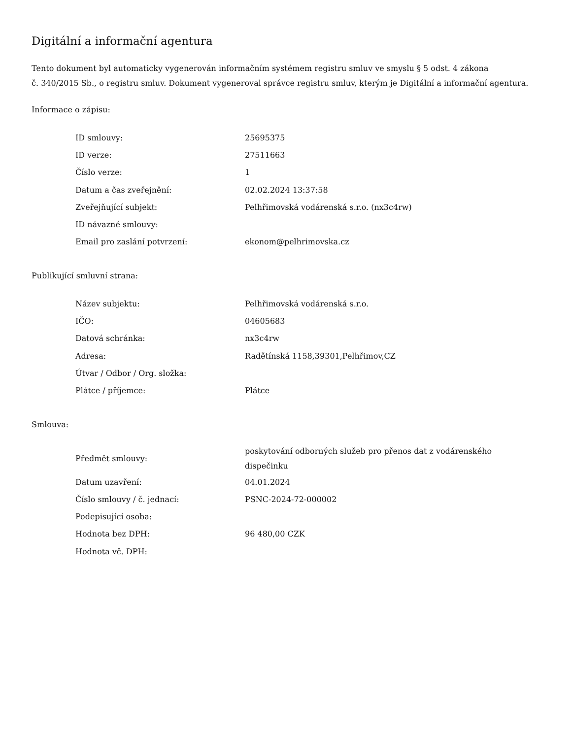Digitální a informační agentura
Tento dokument byl automaticky vygenerován informačním systémem registru smluv ve smyslu § 5 odst. 4 zákona
č. 340/2015 Sb., o registru smluv. Dokument vygeneroval správce registru smluv, kterým je Digitální a informační agentura.
Informace o zápisu:
| ID smlouvy: | 25695375 |
| ID verze: | 27511663 |
| Číslo verze: | 1 |
| Datum a čas zveřejnění: | 02.02.2024 13:37:58 |
| Zveřejňující subjekt: | Pelhřimovská vodárenská s.r.o. (nx3c4rw) |
| ID návazné smlouvy: | |
| Email pro zaslání potvrzení: | ekonom@pelhrimovska.cz |
Publikující smluvní strana:
| Název subjektu: | Pelhřimovská vodárenská s.r.o. |
| IČO: | 04605683 |
| Datová schránka: | nx3c4rw |
| Adresa: | Radětínská 1158,39301,Pelhřimov,CZ |
| Útvar / Odbor / Org. složka: | |
| Plátce / příjemce: | Plátce |
Smlouva:
| Předmět smlouvy: | poskytování odborných služeb pro přenos dat z vodárenského dispečinku |
| Datum uzavření: | 04.01.2024 |
| Číslo smlouvy / č. jednací: | PSNC-2024-72-000002 |
| Podepisující osoba: | |
| Hodnota bez DPH: | 96 480,00 CZK |
| Hodnota vč. DPH: | |